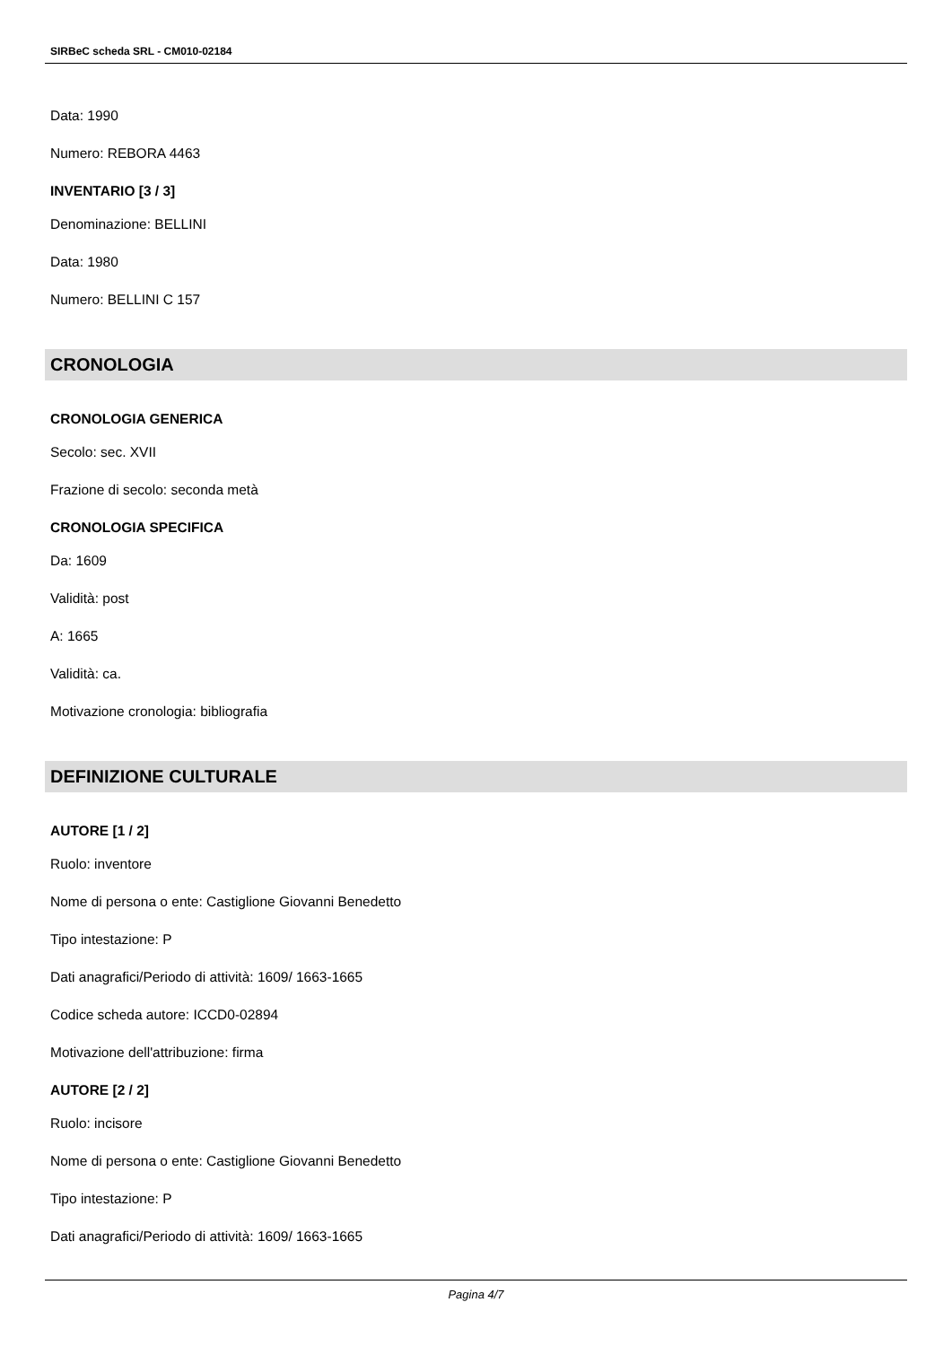SIRBeC scheda SRL - CM010-02184
Data: 1990
Numero: REBORA 4463
INVENTARIO [3 / 3]
Denominazione: BELLINI
Data: 1980
Numero: BELLINI C 157
CRONOLOGIA
CRONOLOGIA GENERICA
Secolo: sec. XVII
Frazione di secolo: seconda metà
CRONOLOGIA SPECIFICA
Da: 1609
Validità: post
A: 1665
Validità: ca.
Motivazione cronologia: bibliografia
DEFINIZIONE CULTURALE
AUTORE [1 / 2]
Ruolo: inventore
Nome di persona o ente: Castiglione Giovanni Benedetto
Tipo intestazione: P
Dati anagrafici/Periodo di attività: 1609/ 1663-1665
Codice scheda autore: ICCD0-02894
Motivazione dell'attribuzione: firma
AUTORE [2 / 2]
Ruolo: incisore
Nome di persona o ente: Castiglione Giovanni Benedetto
Tipo intestazione: P
Dati anagrafici/Periodo di attività: 1609/ 1663-1665
Pagina 4/7